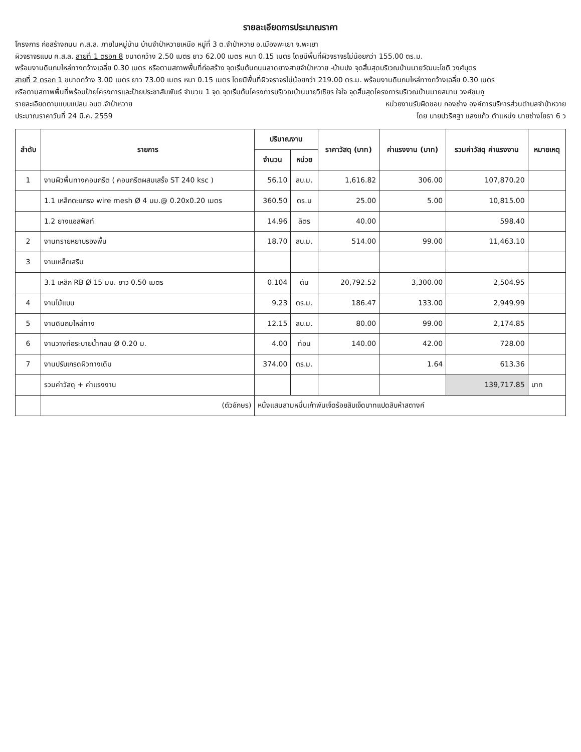รายละเอียดการประมาณราคา
โครงการ ก่อสร้างถนน ค.ส.ล. ภายในหมู่บ้าน บ้านจำป่าหวายเหนือ หมู่ที่ 3 ต.จำป่าหวาย อ.เมืองพะเยา จ.พะเยา
ผิวจราจรแบบ ค.ส.ล. สายที่ 1 ตรอก 8 ขนาดกว้าง 2.50 เมตร ยาว 62.00 เมตร หนา 0.15 เมตร โดยมีพื้นที่ผิวจราจรไม่น้อยกว่า 155.00 ตร.ม.
พร้อมงานดินถมไหล่ทางกว้างเฉลี่ย 0.30 เมตร หรือตามสภาพพื้นที่ก่อสร้าง จุดเริ่มต้นถนนลาดยางสายจำป่าหวาย -บ้านปง จุดสิ้นสุดบริเวณบ้านนายวัฒนะโชติ วงศ์บุตร
สายที่ 2 ตรอก 1 ขนาดกว้าง 3.00 เมตร ยาว 73.00 เมตร หนา 0.15 เมตร โดยมีพื้นที่ผิวจราจรไม่น้อยกว่า 219.00 ตร.ม. พร้อมงานดินถมไหล่ทางกว้างเฉลี่ย 0.30 เมตร
หรือตามสภาพพื้นที่พร้อมป้ายโครงการและป้ายประชาสัมพันธ์ จำนวน 1 จุด จุดเริ่มต้นโครงการบริเวณบ้านนายวิเชียร ใจใจ จุดสิ้นสุดโครงการบริเวณบ้านนายสมาน วงศ์ชมภู
รายละเอียดตามแบบแปลน อบต.จำป่าหวาย หน่วยงานรับผิดชอบ กองช่าง องค์การบริหารส่วนตำบลจำป่าหวาย
ประมาณราคาวันที่ 24 มี.ค. 2559 โดย นายปวริศฐา แสงแก้ว ตำแหน่ง นายช่างโยธา 6 ว
| ลำดับ | รายการ | ปริมาณงาน | | ราคาวัสดุ (บาท) | ค่าแรงงาน (บาท) | รวมค่าวัสดุ ค่าแรงงาน | หมายเหตุ |
| --- | --- | --- | --- | --- | --- | --- | --- |
| | | จำนวน | หน่วย | | | | |
| 1 | งานผิวพื้นทางคอนกรีต ( คอนกรีตผสมเสร็จ ST 240 ksc ) | 56.10 | ลบ.ม. | 1,616.82 | 306.00 | 107,870.20 | |
| | 1.1 เหล็กตะแกรง wire mesh Ø 4 มม.@ 0.20x0.20 เมตร | 360.50 | ตร.ม | 25.00 | 5.00 | 10,815.00 | |
| | 1.2 ยางแอสฟัลท์ | 14.96 | ลิตร | 40.00 | | 598.40 | |
| 2 | งานทรายหยาบรองพื้น | 18.70 | ลบ.ม. | 514.00 | 99.00 | 11,463.10 | |
| 3 | งานเหล็กเสริม | | | | | | |
| | 3.1 เหล็ก RB Ø 15 มม. ยาว 0.50 เมตร | 0.104 | ตัน | 20,792.52 | 3,300.00 | 2,504.95 | |
| 4 | งานไม้แบบ | 9.23 | ตร.ม. | 186.47 | 133.00 | 2,949.99 | |
| 5 | งานดินถมไหล่ทาง | 12.15 | ลบ.ม. | 80.00 | 99.00 | 2,174.85 | |
| 6 | งานวางท่อระบายน้ำกลม Ø 0.20 ม. | 4.00 | ท่อน | 140.00 | 42.00 | 728.00 | |
| 7 | งานปรับเกรดผิวทางเดิม | 374.00 | ตร.ม. | | 1.64 | 613.36 | |
| | รวมค่าวัสดุ + ค่าแรงงาน | | | | | 139,717.85 | บาท |
| | (ตัวอักษร) | หนึ่งแสนสามหมื่นเก้าพันเจ็ดร้อยสิบเจ็ดบาทแปดสิบห้าสตางค์ | | | | | |